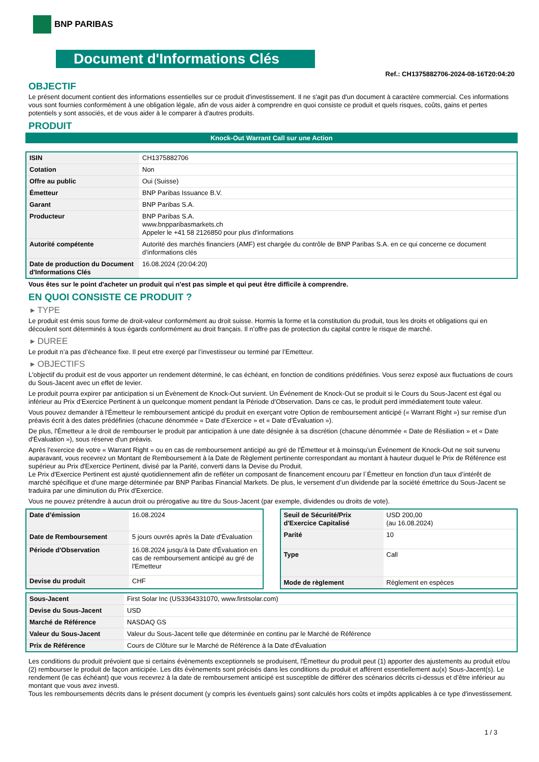BNP PARIBAS
Document d'Informations Clés
Ref.: CH1375882706-2024-08-16T20:04:20
OBJECTIF
Le présent document contient des informations essentielles sur ce produit d'investissement. Il ne s'agit pas d'un document à caractère commercial. Ces informations vous sont fournies conformément à une obligation légale, afin de vous aider à comprendre en quoi consiste ce produit et quels risques, coûts, gains et pertes potentiels y sont associés, et de vous aider à le comparer à d'autres produits.
PRODUIT
Knock-Out Warrant Call sur une Action
| ISIN | CH1375882706 |
| Cotation | Non |
| Offre au public | Oui (Suisse) |
| Émetteur | BNP Paribas Issuance B.V. |
| Garant | BNP Paribas S.A. |
| Producteur | BNP Paribas S.A. www.bnpparibasmarkets.ch Appeler le +41 58 2126850 pour plus d'informations |
| Autorité compétente | Autorité des marchés financiers (AMF) est chargée du contrôle de BNP Paribas S.A. en ce qui concerne ce document d’informations clés |
| Date de production du Document d'Informations Clés | 16.08.2024 (20:04:20) |
Vous êtes sur le point d'acheter un produit qui n'est pas simple et qui peut être difficile à comprendre.
EN QUOI CONSISTE CE PRODUIT ?
▸ TYPE
Le produit est émis sous forme de droit-valeur conformément au droit suisse. Hormis la forme et la constitution du produit, tous les droits et obligations qui en découlent sont déterminés à tous égards conformément au droit français. Il n’offre pas de protection du capital contre le risque de marché.
▸ DUREE
Le produit n’a pas d’écheance fixe. Il peut etre exerçé par l’investisseur ou terminé par l’Emetteur.
▸ OBJECTIFS
L'objectif du produit est de vous apporter un rendement déterminé, le cas échéant, en fonction de conditions prédéfinies. Vous serez exposé aux fluctuations de cours du Sous-Jacent avec un effet de levier.
Le produit pourra expirer par anticipation si un Évènement de Knock-Out survient. Un Événement de Knock-Out se produit si le Cours du Sous-Jacent est égal ou inférieur au Prix d’Exercice Pertinent à un quelconque moment pendant la Période d’Observation. Dans ce cas, le produit perd immédiatement toute valeur.
Vous pouvez demander à l'Émetteur le remboursement anticipé du produit en exerçant votre Option de remboursement anticipé (« Warrant Right ») sur remise d'un préavis écrit à des dates prédéfinies (chacune dénommée « Date d’Exercice » et « Date d’Évaluation »).
De plus, l'Émetteur a le droit de rembourser le produit par anticipation à une date désignée à sa discrétion (chacune dénommée « Date de Résiliation » et « Date d'Évaluation »), sous réserve d'un préavis.
Après l'exercice de votre « Warrant Right » ou en cas de remboursement anticipé au gré de l'Émetteur et à moinsqu’un Événement de Knock-Out ne soit survenu auparavant, vous recevrez un Montant de Remboursement à la Date de Règlement pertinente correspondant au montant à hauteur duquel le Prix de Référence est supérieur au Prix d'Exercice Pertinent, divisé par la Parité, converti dans la Devise du Produit.
Le Prix d'Exercice Pertinent est ajusté quotidiennement afin de refléter un composant de financement encouru par l´Émetteur en fonction d'un taux d’intérêt de marché spécifique et d'une marge déterminée par BNP Paribas Financial Markets. De plus, le versement d’un dividende par la société émettrice du Sous-Jacent se traduira par une diminution du Prix d'Exercice.
Vous ne pouvez prétendre à aucun droit ou prérogative au titre du Sous-Jacent (par exemple, dividendes ou droits de vote).
| Date d’émission | 16.08.2024 |
| Date de Remboursement | 5 jours ouvrés après la Date d'Évaluation |
| Période d'Observation | 16.08.2024 jusqu'à la Date d'Évaluation en cas de remboursement anticipé au gré de l'Emetteur |
| Devise du produit | CHF |
| Seuil de Sécurité/Prix d'Exercice Capitalisé | USD 200,00 (au 16.08.2024) |
| Parité | 10 |
| Type | Call |
| Mode de règlement | Règlement en espèces |
| Sous-Jacent | First Solar Inc (US3364331070, www.firstsolar.com) |
| Devise du Sous-Jacent | USD |
| Marché de Référence | NASDAQ GS |
| Valeur du Sous-Jacent | Valeur du Sous-Jacent telle que déterminée en continu par le Marché de Référence |
| Prix de Référence | Cours de Clôture sur le Marché de Référence à la Date d'Évaluation |
Les conditions du produit prévoient que si certains évènements exceptionnels se produisent, l'Émetteur du produit peut (1) apporter des ajustements au produit et/ou (2) rembourser le produit de façon anticipée. Les dits évènements sont précisés dans les conditions du produit et afférent essentiellement au(x) Sous-Jacent(s). Le rendement (le cas échéant) que vous recevrez à la date de remboursement anticipé est susceptible de différer des scénarios décrits ci-dessus et d’être inférieur au montant que vous avez investi.
Tous les remboursements décrits dans le présent document (y compris les éventuels gains) sont calculés hors coûts et impôts applicables à ce type d'investissement.
1 / 3